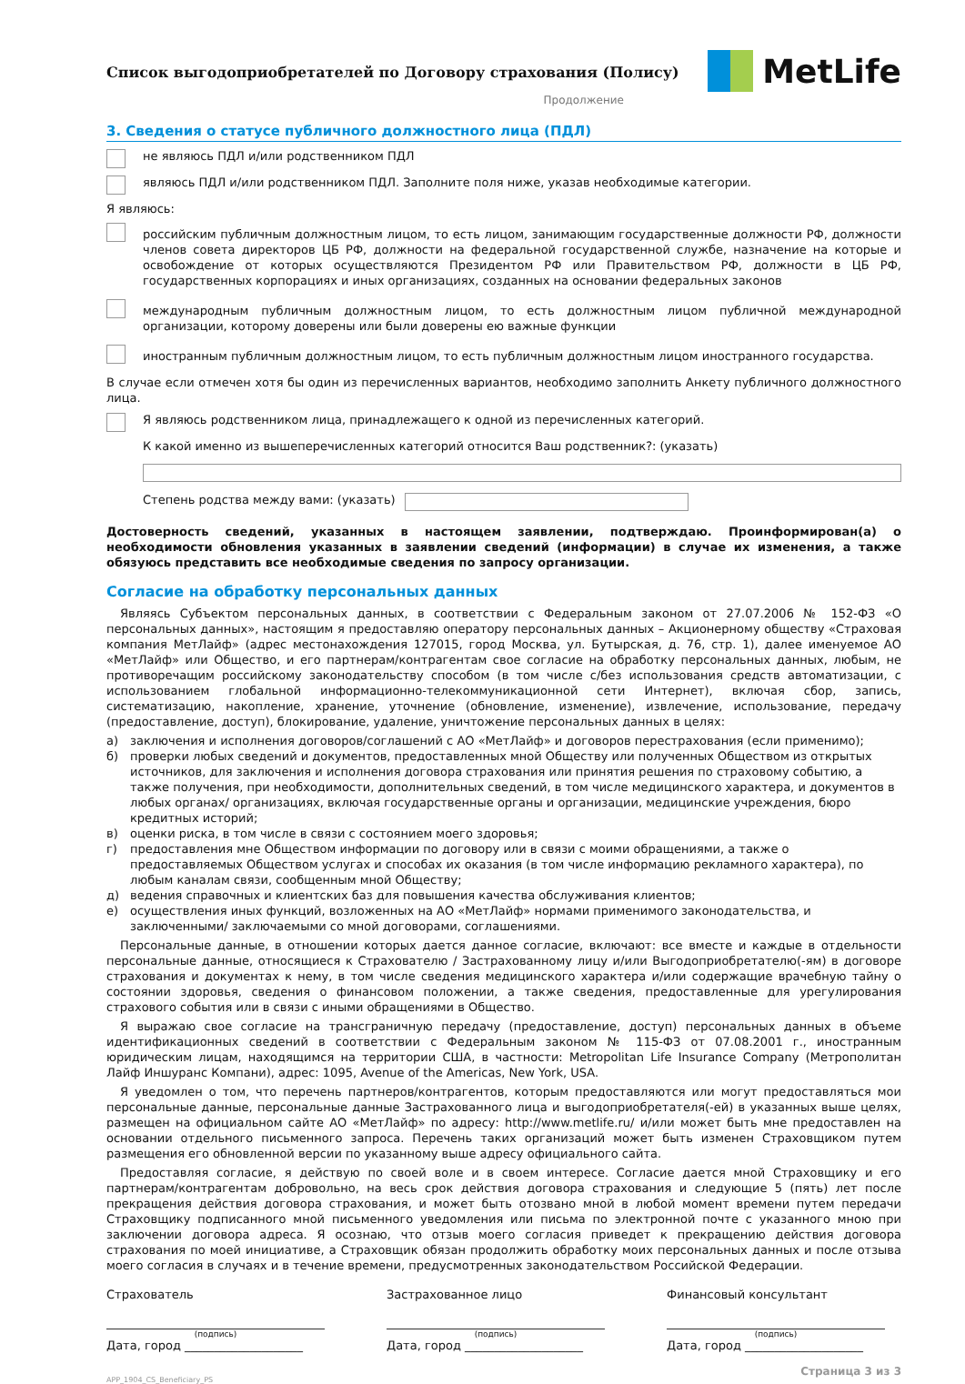Список выгодоприобретателей по Договору страхования (Полису)
MetLife
Продолжение
3. Сведения о статусе публичного должностного лица (ПДЛ)
не являюсь ПДЛ и/или родственником ПДЛ
являюсь ПДЛ и/или родственником ПДЛ. Заполните поля ниже, указав необходимые категории.
Я являюсь:
российским публичным должностным лицом, то есть лицом, занимающим государственные должности РФ, должности членов совета директоров ЦБ РФ, должности на федеральной государственной службе, назначение на которые и освобождение от которых осуществляются Президентом РФ или Правительством РФ, должности в ЦБ РФ, государственных корпорациях и иных организациях, созданных на основании федеральных законов
международным публичным должностным лицом, то есть должностным лицом публичной международной организации, которому доверены или были доверены ею важные функции
иностранным публичным должностным лицом, то есть публичным должностным лицом иностранного государства.
В случае если отмечен хотя бы один из перечисленных вариантов, необходимо заполнить Анкету публичного должностного лица.
Я являюсь родственником лица, принадлежащего к одной из перечисленных категорий.
К какой именно из вышеперечисленных категорий относится Ваш родственник?: (указать)
Степень родства между вами: (указать)
Достоверность сведений, указанных в настоящем заявлении, подтверждаю. Проинформирован(а) о необходимости обновления указанных в заявлении сведений (информации) в случае их изменения, а также обязуюсь представить все необходимые сведения по запросу организации.
Согласие на обработку персональных данных
Являясь Субъектом персональных данных, в соответствии с Федеральным законом от 27.07.2006 № 152-ФЗ «О персональных данных», настоящим я предоставляю оператору персональных данных – Акционерному обществу «Страховая компания МетЛайф» (адрес местонахождения 127015, город Москва, ул. Бутырская, д. 76, стр. 1), далее именуемое АО «МетЛайф» или Общество, и его партнерам/контрагентам свое согласие на обработку персональных данных, любым, не противоречащим российскому законодательству способом (в том числе с/без использования средств автоматизации, с использованием глобальной информационно-телекоммуникационной сети Интернет), включая сбор, запись, систематизацию, накопление, хранение, уточнение (обновление, изменение), извлечение, использование, передачу (предоставление, доступ), блокирование, удаление, уничтожение персональных данных в целях:
а) заключения и исполнения договоров/соглашений с АО «МетЛайф» и договоров перестрахования (если применимо);
б) проверки любых сведений и документов, предоставленных мной Обществу или полученных Обществом из открытых источников, для заключения и исполнения договора страхования или принятия решения по страховому событию, а также получения, при необходимости, дополнительных сведений, в том числе медицинского характера, и документов в любых органах/ организациях, включая государственные органы и организации, медицинские учреждения, бюро кредитных историй;
в) оценки риска, в том числе в связи с состоянием моего здоровья;
г) предоставления мне Обществом информации по договору или в связи с моими обращениями, а также о предоставляемых Обществом услугах и способах их оказания (в том числе информацию рекламного характера), по любым каналам связи, сообщенным мной Обществу;
д) ведения справочных и клиентских баз для повышения качества обслуживания клиентов;
е) осуществления иных функций, возложенных на АО «МетЛайф» нормами применимого законодательства, и заключенными/ заключаемыми со мной договорами, соглашениями.
Персональные данные, в отношении которых дается данное согласие, включают: все вместе и каждые в отдельности персональные данные, относящиеся к Страхователю / Застрахованному лицу и/или Выгодоприобретателю(-ям) в договоре страхования и документах к нему, в том числе сведения медицинского характера и/или содержащие врачебную тайну о состоянии здоровья, сведения о финансовом положении, а также сведения, предоставленные для урегулирования страхового события или в связи с иными обращениями в Общество.
Я выражаю свое согласие на трансграничную передачу (предоставление, доступ) персональных данных в объеме идентификационных сведений в соответствии с Федеральным законом № 115-ФЗ от 07.08.2001 г., иностранным юридическим лицам, находящимся на территории США, в частности: Metropolitan Life Insurance Company (Метрополитан Лайф Иншуранс Компани), адрес: 1095, Avenue of the Americas, New York, USA.
Я уведомлен о том, что перечень партнеров/контрагентов, которым предоставляются или могут предоставляться мои персональные данные, персональные данные Застрахованного лица и выгодоприобретателя(-ей) в указанных выше целях, размещен на официальном сайте АО «МетЛайф» по адресу: http://www.metlife.ru/ и/или может быть мне предоставлен на основании отдельного письменного запроса. Перечень таких организаций может быть изменен Страховщиком путем размещения его обновленной версии по указанному выше адресу официального сайта.
Предоставляя согласие, я действую по своей воле и в своем интересе. Согласие дается мной Страховщику и его партнерам/контрагентам добровольно, на весь срок действия договора страхования и следующие 5 (пять) лет после прекращения действия договора страхования, и может быть отозвано мной в любой момент времени путем передачи Страховщику подписанного мной письменного уведомления или письма по электронной почте с указанного мною при заключении договора адреса. Я осознаю, что отзыв моего согласия приведет к прекращению действия договора страхования по моей инициативе, а Страховщик обязан продолжить обработку моих персональных данных и после отзыва моего согласия в случаях и в течение времени, предусмотренных законодательством Российской Федерации.
Страхователь
(подпись)
Дата, город ____________________
Застрахованное лицо
(подпись)
Дата, город ____________________
Финансовый консультант
(подпись)
Дата, город ____________________
APP_1904_CS_Beneficiary_PS Страница 3 из 3